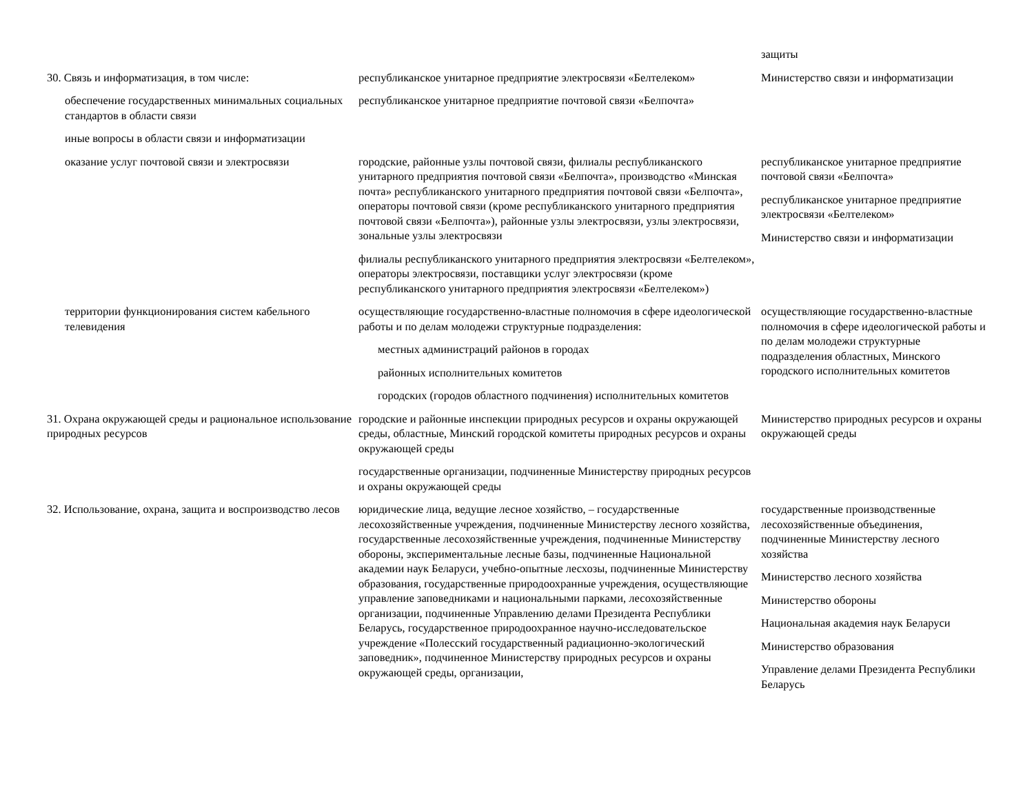| | | защиты |
| 30. Связь и информатизация, в том числе: | республиканское унитарное предприятие электросвязи «Белтелеком» | Министерство связи и информатизации |
| обеспечение государственных минимальных социальных стандартов в области связи | республиканское унитарное предприятие почтовой связи «Белпочта» | |
| иные вопросы в области связи и информатизации | | |
| оказание услуг почтовой связи и электросвязи | городские, районные узлы почтовой связи, филиалы республиканского унитарного предприятия почтовой связи «Белпочта», производство «Минская почта» республиканского унитарного предприятия почтовой связи «Белпочта», операторы почтовой связи (кроме республиканского унитарного предприятия почтовой связи «Белпочта»), районные узлы электросвязи, узлы электросвязи, зональные узлы электросвязи филиалы республиканского унитарного предприятия электросвязи «Белтелеком», операторы электросвязи, поставщики услуг электросвязи (кроме республиканского унитарного предприятия электросвязи «Белтелеком») | республиканское унитарное предприятие почтовой связи «Белпочта» республиканское унитарное предприятие электросвязи «Белтелеком» Министерство связи и информатизации |
| территории функционирования систем кабельного телевидения | осуществляющие государственно-властные полномочия в сфере идеологической работы и по делам молодежи структурные подразделения: местных администраций районов в городах районных исполнительных комитетов городских (городов областного подчинения) исполнительных комитетов | осуществляющие государственно-властные полномочия в сфере идеологической работы и по делам молодежи структурные подразделения областных, Минского городского исполнительных комитетов |
| 31. Охрана окружающей среды и рациональное использование природных ресурсов | городские и районные инспекции природных ресурсов и охраны окружающей среды, областные, Минский городской комитеты природных ресурсов и охраны окружающей среды государственные организации, подчиненные Министерству природных ресурсов и охраны окружающей среды | Министерство природных ресурсов и охраны окружающей среды |
| 32. Использование, охрана, защита и воспроизводство лесов | юридические лица, ведущие лесное хозяйство, – государственные лесохозяйственные учреждения, подчиненные Министерству лесного хозяйства, государственные лесохозяйственные учреждения, подчиненные Министерству обороны, экспериментальные лесные базы, подчиненные Национальной академии наук Беларуси, учебно-опытные лесхозы, подчиненные Министерству образования, государственные природоохранные учреждения, осуществляющие управление заповедниками и национальными парками, лесохозяйственные организации, подчиненные Управлению делами Президента Республики Беларусь, государственное природоохранное научно-исследовательское учреждение «Полесский государственный радиационно-экологический заповедник», подчиненное Министерству природных ресурсов и охраны окружающей среды, организации, | государственные производственные лесохозяйственные объединения, подчиненные Министерству лесного хозяйства Министерство лесного хозяйства Министерство обороны Национальная академия наук Беларуси Министерство образования Управление делами Президента Республики Беларусь |